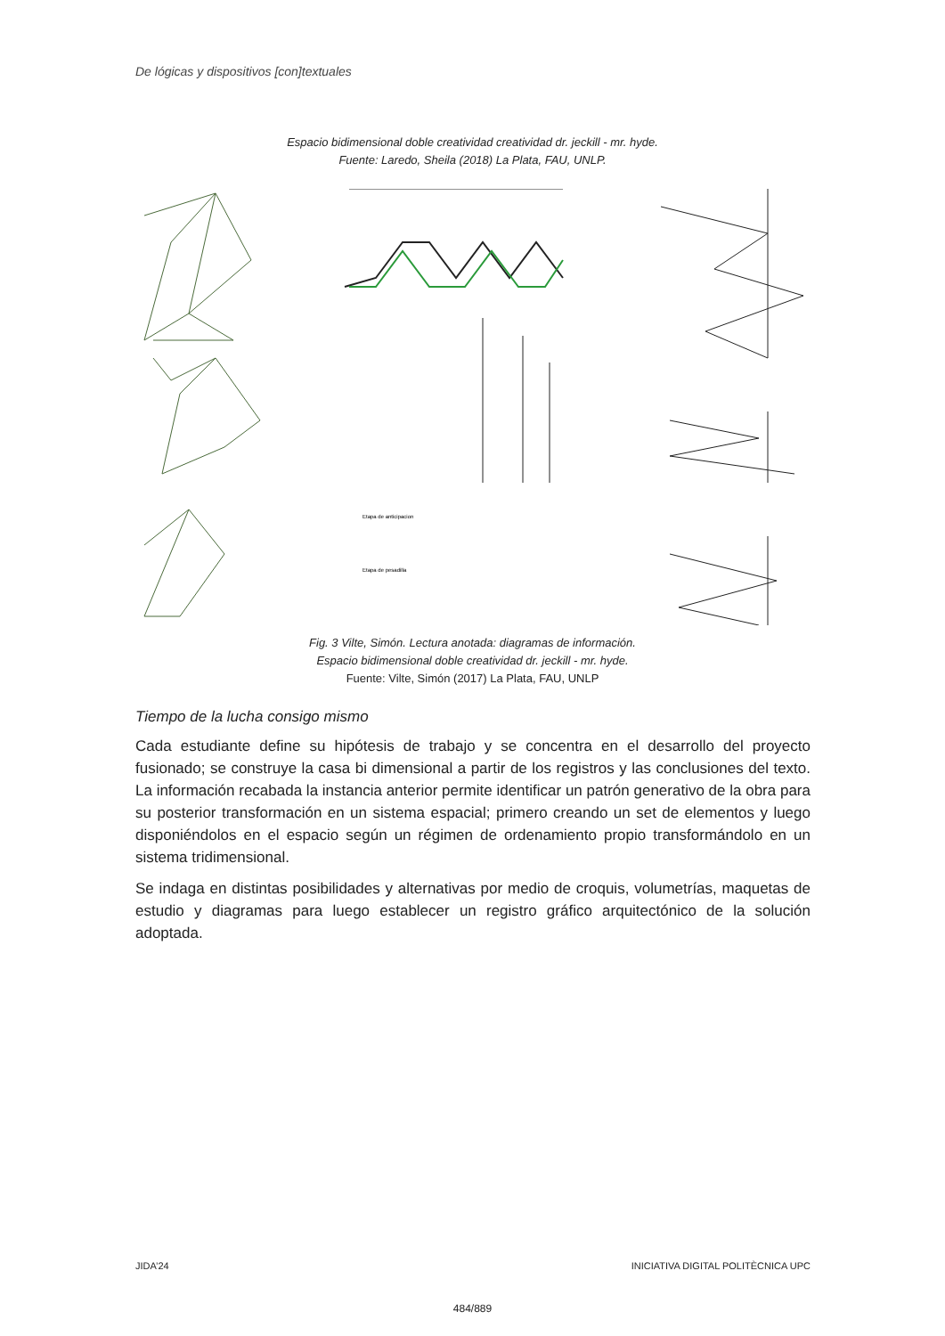De lógicas y dispositivos [con]textuales
Espacio bidimensional doble creatividad creatividad dr. jeckill - mr. hyde.
Fuente: Laredo, Sheila (2018) La Plata, FAU, UNLP.
Etapa de anticipacion
Etapa de pesadilla
Fig. 3 Vilte, Simón. Lectura anotada: diagramas de información.
Espacio bidimensional doble creatividad dr. jeckill - mr. hyde.
Fuente: Vilte, Simón (2017) La Plata, FAU, UNLP
Tiempo de la lucha consigo mismo
Cada estudiante define su hipótesis de trabajo y se concentra en el desarrollo del proyecto fusionado; se construye la casa bi dimensional a partir de los registros y las conclusiones del texto. La información recabada la instancia anterior permite identificar un patrón generativo de la obra para su posterior transformación en un sistema espacial; primero creando un set de elementos y luego disponiéndolos en el espacio según un régimen de ordenamiento propio transformándolo en un sistema tridimensional.
Se indaga en distintas posibilidades y alternativas por medio de croquis, volumetrías, maquetas de estudio y diagramas para luego establecer un registro gráfico arquitectónico de la solución adoptada.
JIDA’24 INICIATIVA DIGITAL POLITÈCNICA UPC
484/889